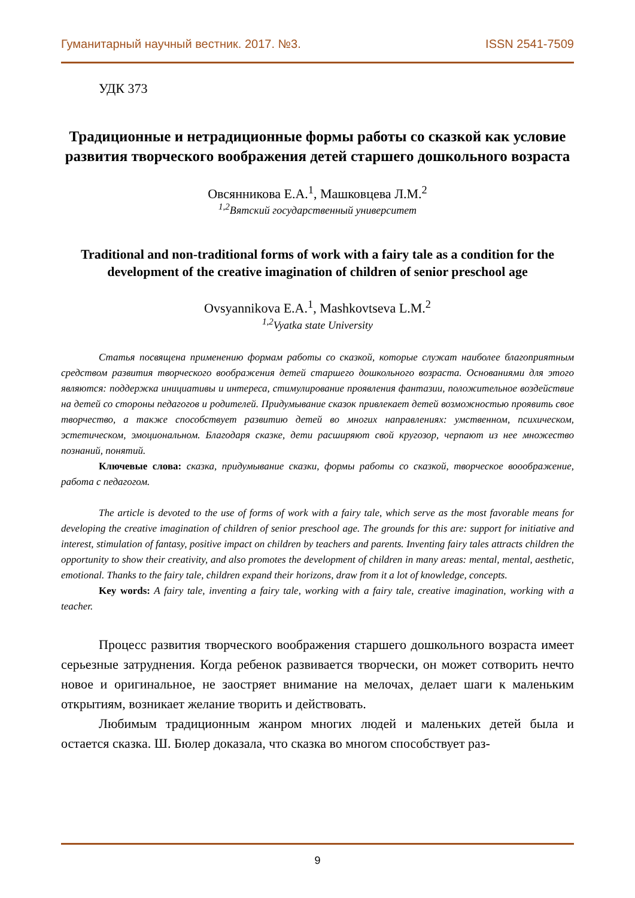Гуманитарный научный вестник. 2017. №3. ISSN 2541-7509
УДК 373
Традиционные и нетрадиционные формы работы со сказкой как условие развития творческого воображения детей старшего дошкольного возраста
Овсянникова Е.А.<sup>1</sup>, Машковцева Л.М.<sup>2</sup>
<sup>1,2</sup>Вятский государственный университет
Traditional and non-traditional forms of work with a fairy tale as a condition for the development of the creative imagination of children of senior preschool age
Ovsyannikova E.A.<sup>1</sup>, Mashkovtseva L.M.<sup>2</sup>
<sup>1,2</sup>Vyatka state University
Статья посвящена применению формам работы со сказкой, которые служат наиболее благоприятным средством развития творческого воображения детей старшего дошкольного возраста. Основаниями для этого являются: поддержка инициативы и интереса, стимулирование проявления фантазии, положительное воздействие на детей со стороны педагогов и родителей. Придумывание сказок привлекает детей возможностью проявить свое творчество, а также способствует развитию детей во многих направлениях: умственном, психическом, эстетическом, эмоциональном. Благодаря сказке, дети расширяют свой кругозор, черпают из нее множество познаний, понятий.
Ключевые слова: сказка, придумывание сказки, формы работы со сказкой, творческое вооображение, работа с педагогом.
The article is devoted to the use of forms of work with a fairy tale, which serve as the most favorable means for developing the creative imagination of children of senior preschool age. The grounds for this are: support for initiative and interest, stimulation of fantasy, positive impact on children by teachers and parents. Inventing fairy tales attracts children the opportunity to show their creativity, and also promotes the development of children in many areas: mental, mental, aesthetic, emotional. Thanks to the fairy tale, children expand their horizons, draw from it a lot of knowledge, concepts.
Key words: A fairy tale, inventing a fairy tale, working with a fairy tale, creative imagination, working with a teacher.
Процесс развития творческого воображения старшего дошкольного возраста имеет серьезные затруднения. Когда ребенок развивается творчески, он может сотворить нечто новое и оригинальное, не заостряет внимание на мелочах, делает шаги к маленьким открытиям, возникает желание творить и действовать.
Любимым традиционным жанром многих людей и маленьких детей была и остается сказка. Ш. Бюлер доказала, что сказка во многом способствует раз-
9